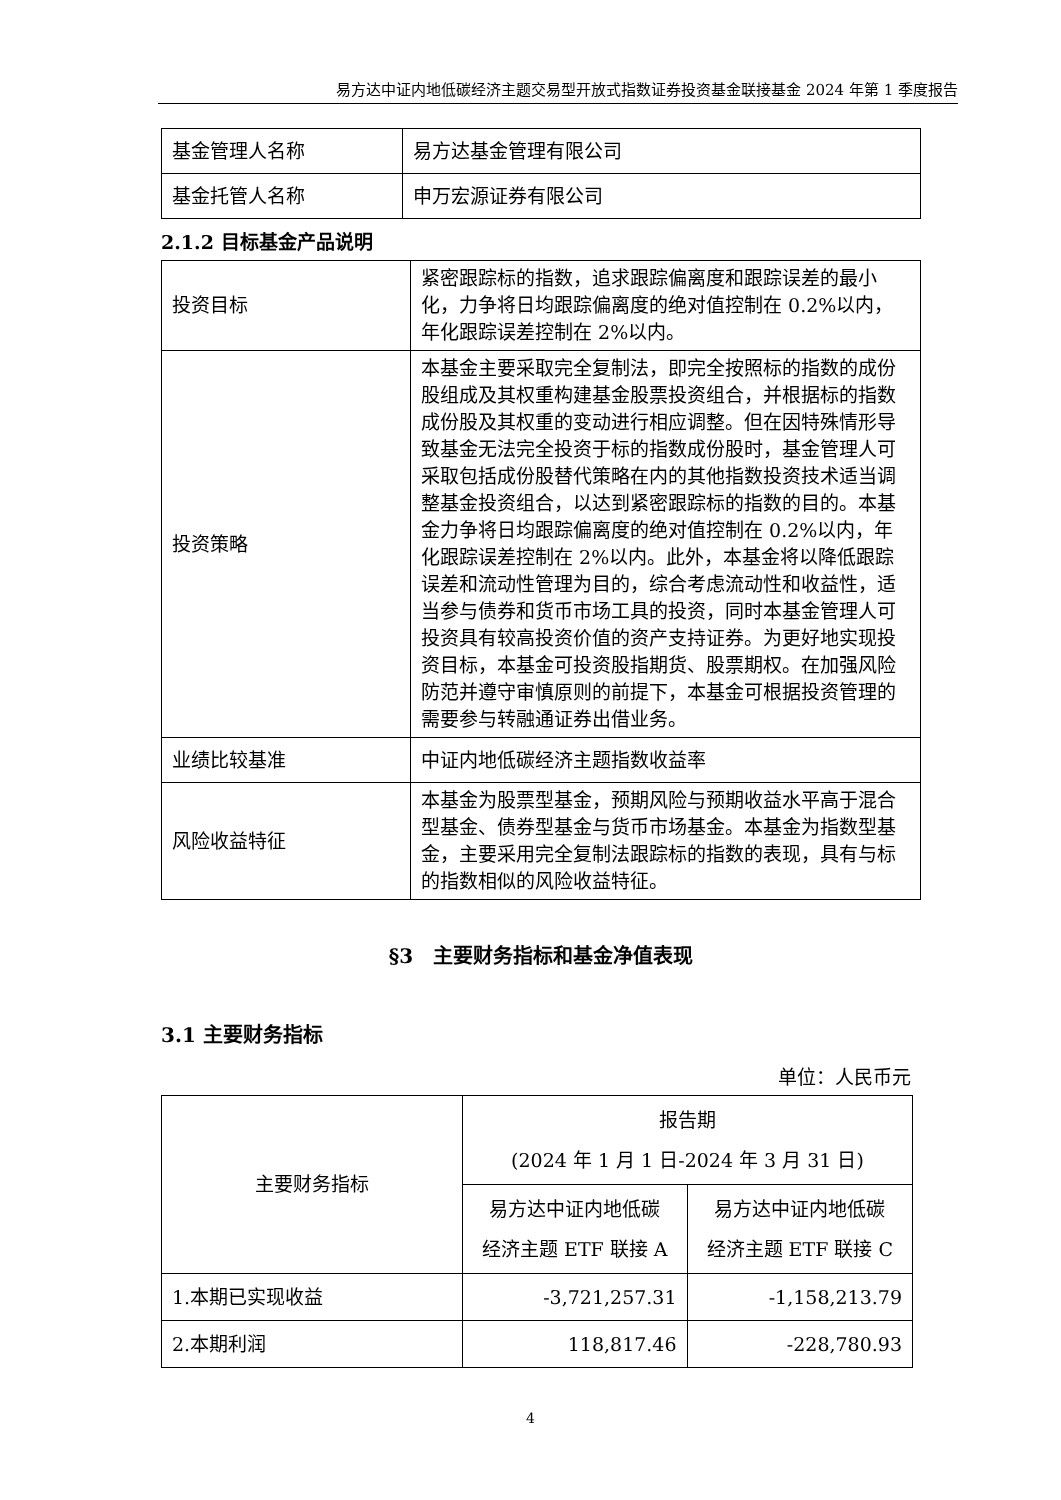易方达中证内地低碳经济主题交易型开放式指数证券投资基金联接基金 2024 年第 1 季度报告
| 基金管理人名称 | 易方达基金管理有限公司 |
| 基金托管人名称 | 申万宏源证券有限公司 |
2.1.2 目标基金产品说明
| 投资目标 | 紧密跟踪标的指数，追求跟踪偏离度和跟踪误差的最小化，力争将日均跟踪偏离度的绝对值控制在 0.2%以内，年化跟踪误差控制在 2%以内。 |
| 投资策略 | 本基金主要采取完全复制法，即完全按照标的指数的成份股组成及其权重构建基金股票投资组合，并根据标的指数成份股及其权重的变动进行相应调整。但在因特殊情形导致基金无法完全投资于标的指数成份股时，基金管理人可采取包括成份股替代策略在内的其他指数投资技术适当调整基金投资组合，以达到紧密跟踪标的指数的目的。本基金力争将日均跟踪偏离度的绝对值控制在 0.2%以内，年化跟踪误差控制在 2%以内。此外，本基金将以降低跟踪误差和流动性管理为目的，综合考虑流动性和收益性，适当参与债券和货币市场工具的投资，同时本基金管理人可投资具有较高投资价值的资产支持证券。为更好地实现投资目标，本基金可投资股指期货、股票期权。在加强风险防范并遵守审慎原则的前提下，本基金可根据投资管理的需要参与转融通证券出借业务。 |
| 业绩比较基准 | 中证内地低碳经济主题指数收益率 |
| 风险收益特征 | 本基金为股票型基金，预期风险与预期收益水平高于混合型基金、债券型基金与货币市场基金。本基金为指数型基金，主要采用完全复制法跟踪标的指数的表现，具有与标的指数相似的风险收益特征。 |
§3　主要财务指标和基金净值表现
3.1 主要财务指标
单位：人民币元
| 主要财务指标 | 报告期 (2024 年 1 月 1 日-2024 年 3 月 31 日) | |
| | 易方达中证内地低碳 经济主题 ETF 联接 A | 易方达中证内地低碳 经济主题 ETF 联接 C |
| 1.本期已实现收益 | -3,721,257.31 | -1,158,213.79 |
| 2.本期利润 | 118,817.46 | -228,780.93 |
4